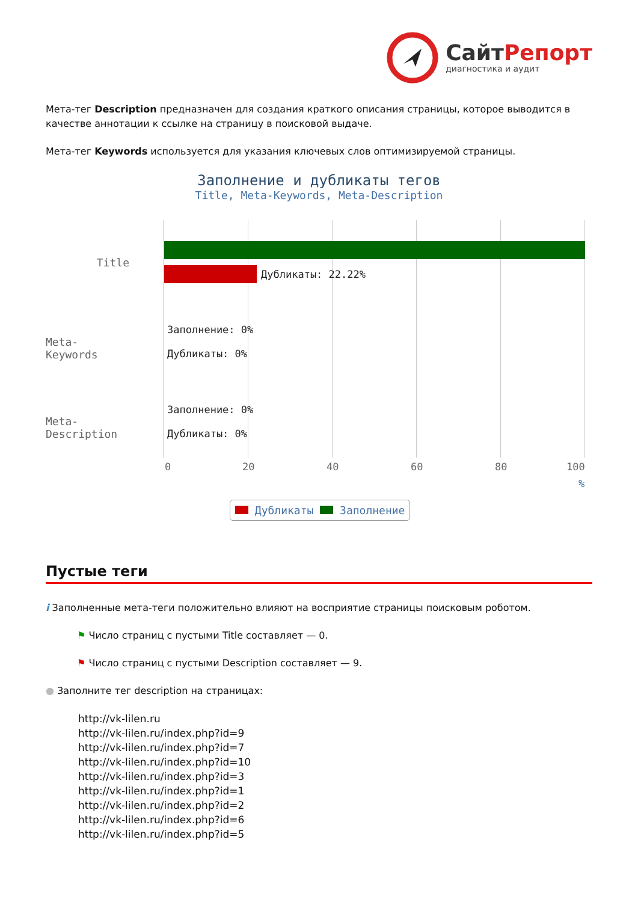СайтРепорт
диагностика и аудит
Мета-тег Description предназначен для создания краткого описания страницы, которое выводится в качестве аннотации к ссылке на страницу в поисковой выдаче.
Мета-тег Keywords используется для указания ключевых слов оптимизируемой страницы.
Заполнение и дубликаты тегов
Title, Meta-Keywords, Meta-Description
Title
Meta-Keywords
Meta-Description
Дубликаты: 22.22%
Заполнение: 0%
Дубликаты: 0%
Заполнение: 0%
Дубликаты: 0%
0 20 40 60 80 100
%
Дубликаты Заполнение
Пустые теги
i Заполненные мета-теги положительно влияют на восприятие страницы поисковым роботом.
⚑ Число страниц с пустыми Title составляет — 0.
⚑ Число страниц с пустыми Description составляет — 9.
● Заполните тег description на страницах:
http://vk-lilen.ru
http://vk-lilen.ru/index.php?id=9
http://vk-lilen.ru/index.php?id=7
http://vk-lilen.ru/index.php?id=10
http://vk-lilen.ru/index.php?id=3
http://vk-lilen.ru/index.php?id=1
http://vk-lilen.ru/index.php?id=2
http://vk-lilen.ru/index.php?id=6
http://vk-lilen.ru/index.php?id=5